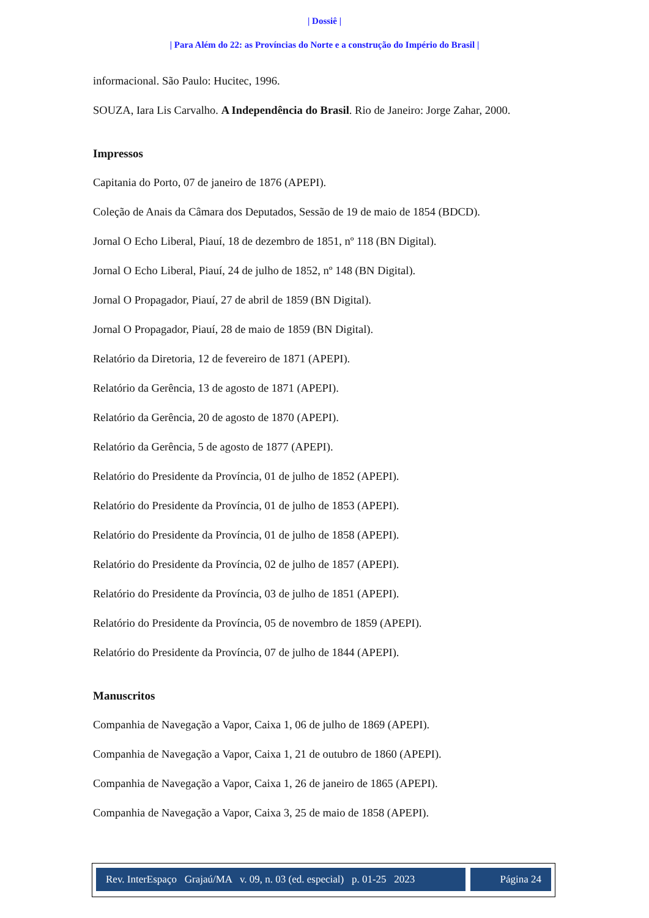| Dossiê |
| Para Além do 22: as Províncias do Norte e a construção do Império do Brasil |
informacional. São Paulo: Hucitec, 1996.
SOUZA, Iara Lis Carvalho. A Independência do Brasil. Rio de Janeiro: Jorge Zahar, 2000.
Impressos
Capitania do Porto, 07 de janeiro de 1876 (APEPI).
Coleção de Anais da Câmara dos Deputados, Sessão de 19 de maio de 1854 (BDCD).
Jornal O Echo Liberal, Piauí, 18 de dezembro de 1851, nº 118 (BN Digital).
Jornal O Echo Liberal, Piauí, 24 de julho de 1852, nº 148 (BN Digital).
Jornal O Propagador, Piauí, 27 de abril de 1859 (BN Digital).
Jornal O Propagador, Piauí, 28 de maio de 1859 (BN Digital).
Relatório da Diretoria, 12 de fevereiro de 1871 (APEPI).
Relatório da Gerência, 13 de agosto de 1871 (APEPI).
Relatório da Gerência, 20 de agosto de 1870 (APEPI).
Relatório da Gerência, 5 de agosto de 1877 (APEPI).
Relatório do Presidente da Província, 01 de julho de 1852 (APEPI).
Relatório do Presidente da Província, 01 de julho de 1853 (APEPI).
Relatório do Presidente da Província, 01 de julho de 1858 (APEPI).
Relatório do Presidente da Província, 02 de julho de 1857 (APEPI).
Relatório do Presidente da Província, 03 de julho de 1851 (APEPI).
Relatório do Presidente da Província, 05 de novembro de 1859 (APEPI).
Relatório do Presidente da Província, 07 de julho de 1844 (APEPI).
Manuscritos
Companhia de Navegação a Vapor, Caixa 1, 06 de julho de 1869 (APEPI).
Companhia de Navegação a Vapor, Caixa 1, 21 de outubro de 1860 (APEPI).
Companhia de Navegação a Vapor, Caixa 1, 26 de janeiro de 1865 (APEPI).
Companhia de Navegação a Vapor, Caixa 3, 25 de maio de 1858 (APEPI).
Rev. InterEspaço Grajaú/MA v. 09, n. 03 (ed. especial) p. 01-25 2023
Página 24